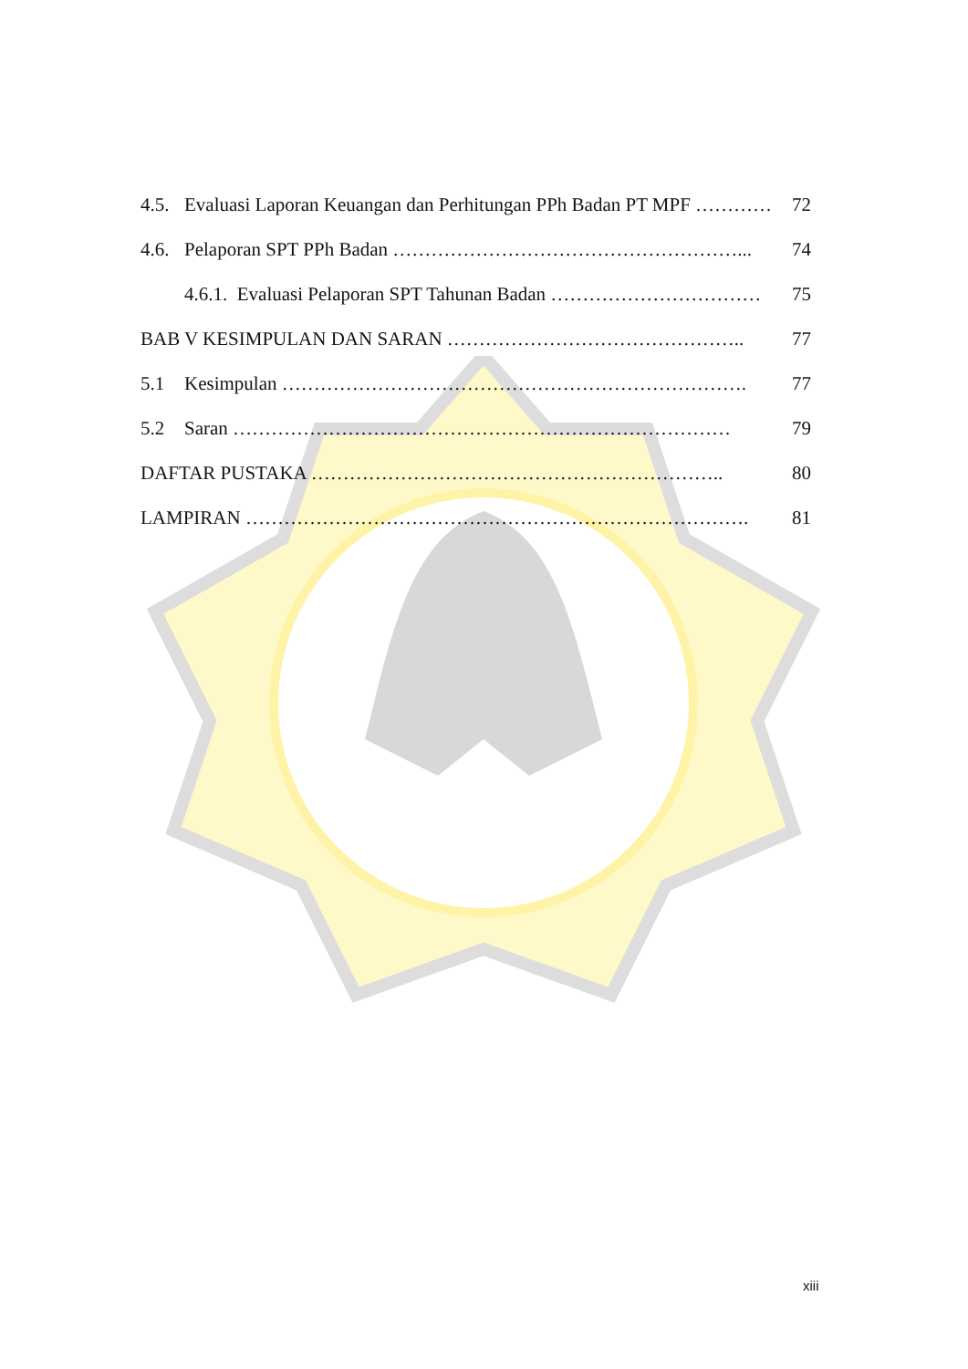4.5. Evaluasi Laporan Keuangan dan Perhitungan PPh Badan PT MPF ………… 72
4.6. Pelaporan SPT PPh Badan ………………………………………………... 74
4.6.1. Evaluasi Pelaporan SPT Tahunan Badan …………………………… 75
BAB V KESIMPULAN DAN SARAN ……………………………………….. 77
5.1 Kesimpulan ………………………………………………………………. 77
5.2 Saran …………………………………………………………………… 79
DAFTAR PUSTAKA ……………………………………………………….. 80
LAMPIRAN ……………………………………………………………………. 81
xiii